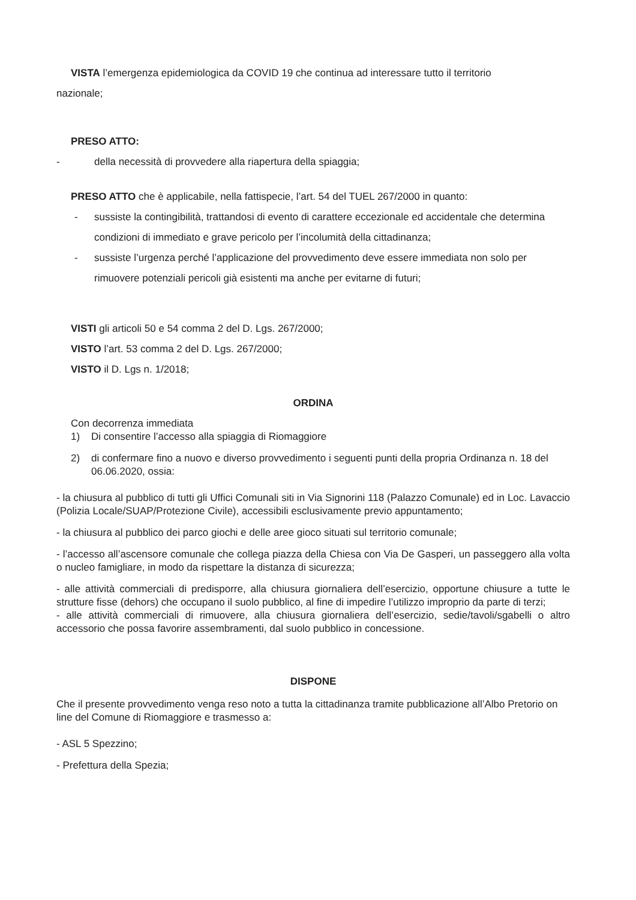VISTA l’emergenza epidemiologica da COVID 19 che continua ad interessare tutto il territorio
nazionale;
PRESO ATTO:
- della necessità di provvedere alla riapertura della spiaggia;
PRESO ATTO che è applicabile, nella fattispecie, l’art. 54 del TUEL 267/2000 in quanto:
- sussiste la contingibilità, trattandosi di evento di carattere eccezionale ed accidentale che determina condizioni di immediato e grave pericolo per l’incolumità della cittadinanza;
- sussiste l’urgenza perché l’applicazione del provvedimento deve essere immediata non solo per rimuovere potenziali pericoli già esistenti ma anche per evitarne di futuri;
VISTI gli articoli 50 e 54 comma 2 del D. Lgs. 267/2000;
VISTO l’art. 53 comma 2 del D. Lgs. 267/2000;
VISTO il D. Lgs n. 1/2018;
ORDINA
Con decorrenza immediata
1) Di consentire l’accesso alla spiaggia di Riomaggiore
2) di confermare fino a nuovo e diverso provvedimento i seguenti punti della propria Ordinanza n. 18 del 06.06.2020, ossia:
- la chiusura al pubblico di tutti gli Uffici Comunali siti in Via Signorini 118 (Palazzo Comunale) ed in Loc. Lavaccio (Polizia Locale/SUAP/Protezione Civile), accessibili esclusivamente previo appuntamento;
- la chiusura al pubblico dei parco giochi e delle aree gioco situati sul territorio comunale;
- l’accesso all’ascensore comunale che collega piazza della Chiesa con Via De Gasperi, un passeggero alla volta o nucleo famigliare, in modo da rispettare la distanza di sicurezza;
- alle attività commerciali di predisporre, alla chiusura giornaliera dell’esercizio, opportune chiusure a tutte le strutture fisse (dehors) che occupano il suolo pubblico, al fine di impedire l’utilizzo improprio da parte di terzi;
- alle attività commerciali di rimuovere, alla chiusura giornaliera dell’esercizio, sedie/tavoli/sgabelli o altro accessorio che possa favorire assembramenti, dal suolo pubblico in concessione.
DISPONE
Che il presente provvedimento venga reso noto a tutta la cittadinanza tramite pubblicazione all’Albo Pretorio on line del Comune di Riomaggiore e trasmesso a:
- ASL 5 Spezzino;
- Prefettura della Spezia;